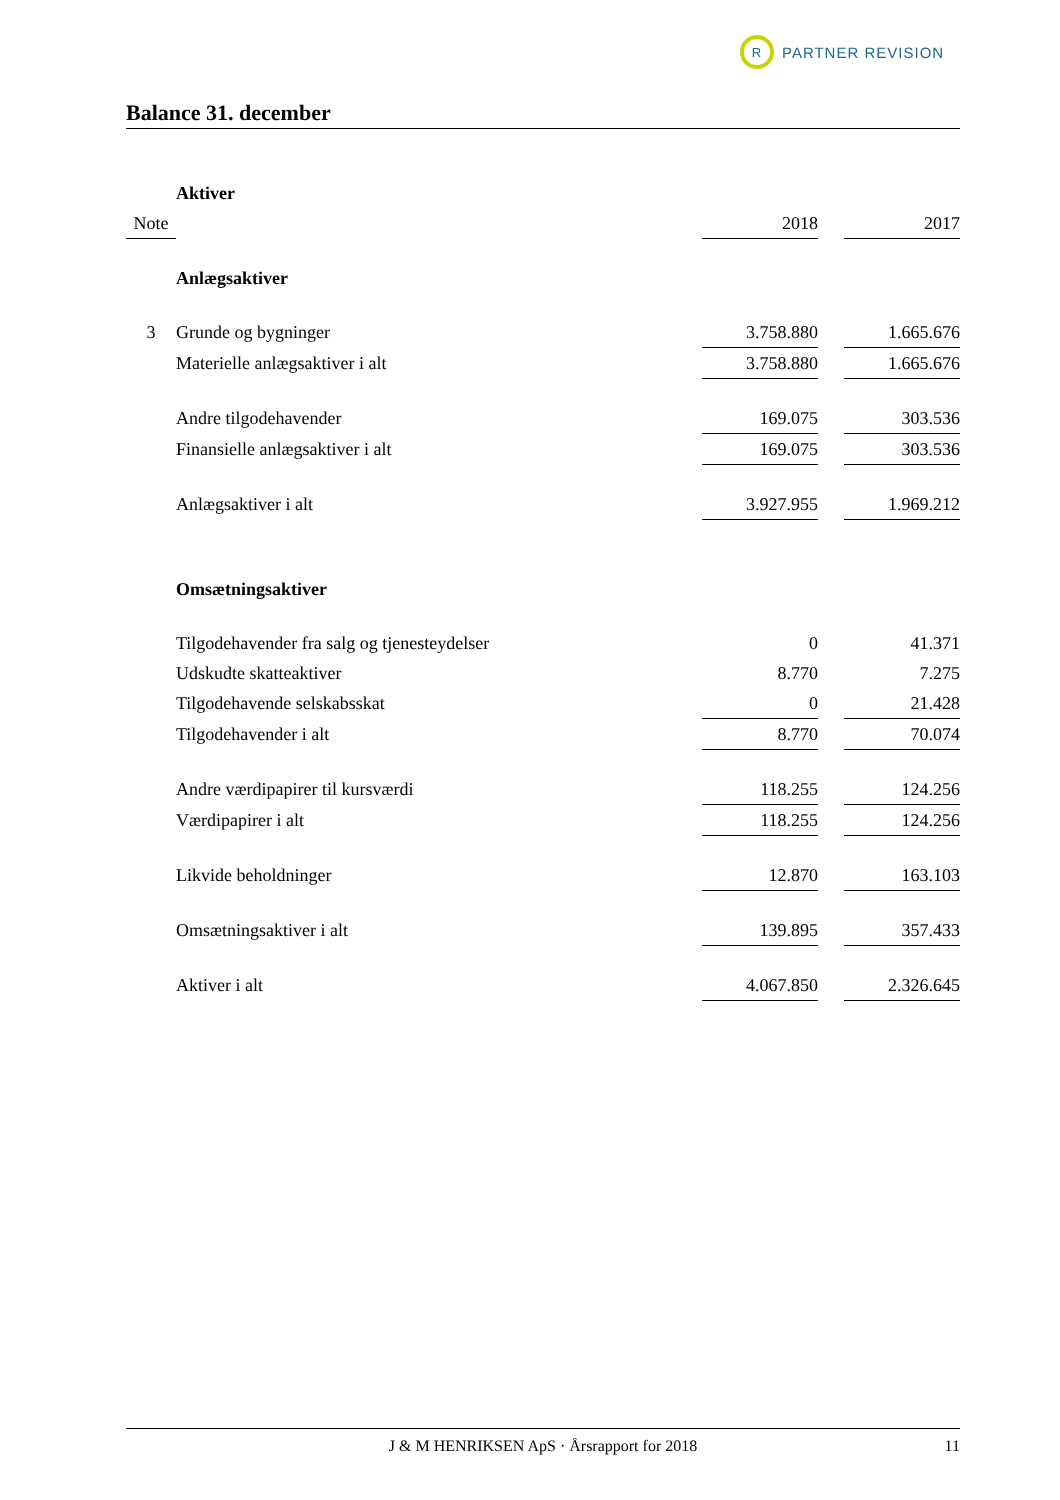R
PARTNER REVISION
Balance 31. december
| | Aktiver | | | |
| Note | | 2018 | | 2017 |
| | Anlægsaktiver | | | |
| 3 | Grunde og bygninger | 3.758.880 | | 1.665.676 |
| | Materielle anlægsaktiver i alt | 3.758.880 | | 1.665.676 |
| | Andre tilgodehavender | 169.075 | | 303.536 |
| | Finansielle anlægsaktiver i alt | 169.075 | | 303.536 |
| | Anlægsaktiver i alt | 3.927.955 | | 1.969.212 |
| | Omsætningsaktiver | | | |
| | Tilgodehavender fra salg og tjenesteydelser | 0 | | 41.371 |
| | Udskudte skatteaktiver | 8.770 | | 7.275 |
| | Tilgodehavende selskabsskat | 0 | | 21.428 |
| | Tilgodehavender i alt | 8.770 | | 70.074 |
| | Andre værdipapirer til kursværdi | 118.255 | | 124.256 |
| | Værdipapirer i alt | 118.255 | | 124.256 |
| | Likvide beholdninger | 12.870 | | 163.103 |
| | Omsætningsaktiver i alt | 139.895 | | 357.433 |
| | Aktiver i alt | 4.067.850 | | 2.326.645 |
J & M HENRIKSEN ApS · Årsrapport for 2018 11